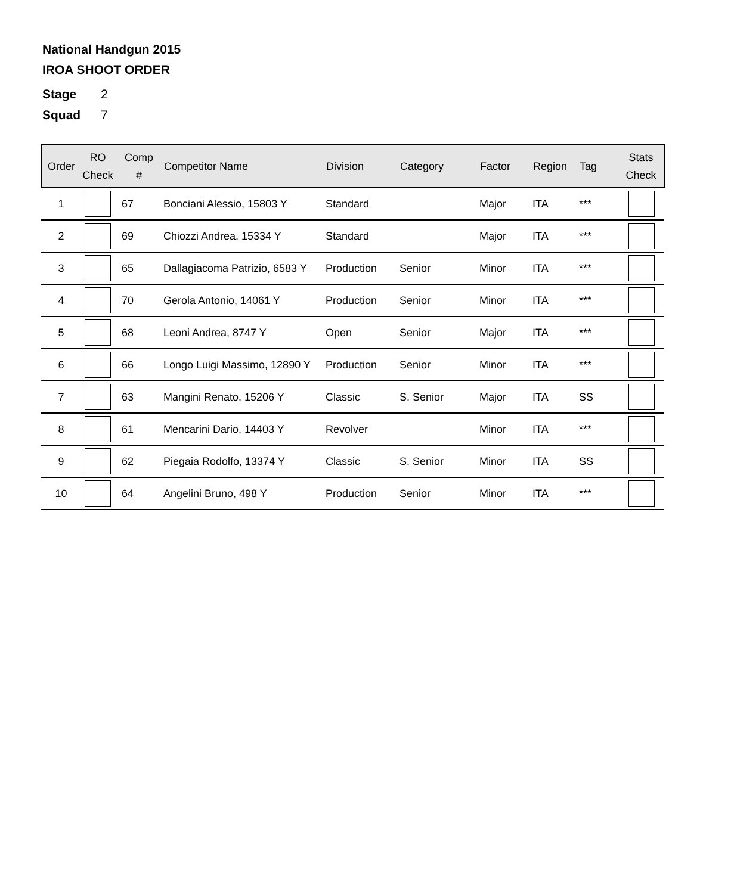National Handgun 2015
IROA SHOOT ORDER
Stage 2
Squad 7
| Order | RO Check | Comp # | Competitor Name | Division | Category | Factor | Region | Tag | Stats Check |
| --- | --- | --- | --- | --- | --- | --- | --- | --- | --- |
| 1 | | 67 | Bonciani Alessio, 15803 Y | Standard | | Major | ITA | *** | |
| 2 | | 69 | Chiozzi Andrea, 15334 Y | Standard | | Major | ITA | *** | |
| 3 | | 65 | Dallagiacoma Patrizio, 6583 Y | Production | Senior | Minor | ITA | *** | |
| 4 | | 70 | Gerola Antonio, 14061 Y | Production | Senior | Minor | ITA | *** | |
| 5 | | 68 | Leoni Andrea, 8747 Y | Open | Senior | Major | ITA | *** | |
| 6 | | 66 | Longo Luigi Massimo, 12890 Y | Production | Senior | Minor | ITA | *** | |
| 7 | | 63 | Mangini Renato, 15206 Y | Classic | S. Senior | Major | ITA | SS | |
| 8 | | 61 | Mencarini Dario, 14403 Y | Revolver | | Minor | ITA | *** | |
| 9 | | 62 | Piegaia Rodolfo, 13374 Y | Classic | S. Senior | Minor | ITA | SS | |
| 10 | | 64 | Angelini Bruno, 498 Y | Production | Senior | Minor | ITA | *** | |